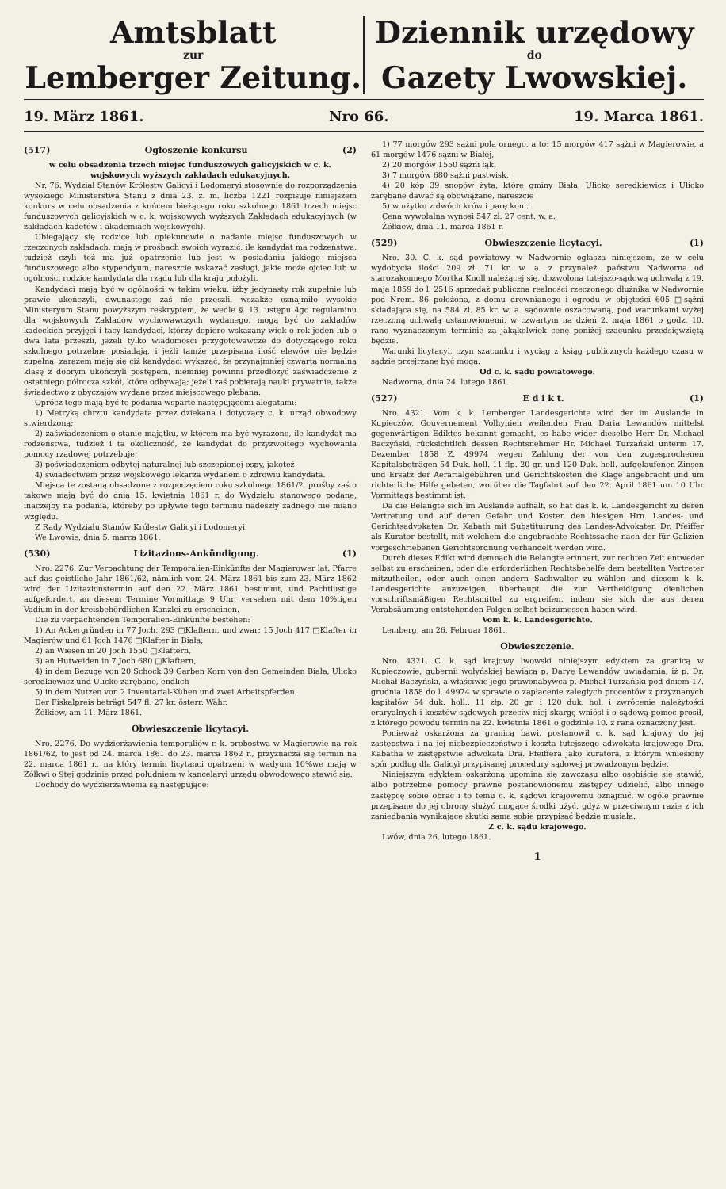Amtsblatt
zur
Lemberger Zeitung.
Dziennik urzędowy
do
Gazety Lwowskiej.
19. März 1861. Nro 66. 19. Marca 1861.
(517) Ogłoszenie konkursu (2)
w celu obsadzenia trzech miejsc funduszowych galicyjskich w c. k. wojskowych wyższych zakładach edukacyjnych.
Nr. 76. Wydział Stanów Królestw Galicyi i Lodomeryi stosownie do rozporządzenia wysokiego Ministerstwa Stanu z dnia 23. z. m. liczba 1221 rozpisuje niniejszem konkurs w celu obsadzenia z końcem bieżącego roku szkolnego 1861 trzech miejsc funduszowych galicyjskich w c. k. wojskowych wyższych Zakładach edukacyjnych (w zakładach kadetów i akademiach wojskowych).
Ubiegający się rodzice lub opiekunowie o nadanie miejsc funduszowych w rzeczonych zakładach, mają w prośbach swoich wyrazić, ile kandydat ma rodzeństwa, tudzież czyli też ma już opatrzenie lub jest w posiadaniu jakiego miejsca funduszowego albo stypendyum, nareszcie wskazać zasługi, jakie może ojciec lub w ogólności rodzice kandydata dla rządu lub dla kraju położyli.
Kandydaci mają być w ogólności w takim wieku, iżby jedynasty rok zupełnie lub prawie ukończyli, dwunastego zaś nie przeszli, wszakże oznajmiło wysokie Ministeryum Stanu powyższym reskryptem, że wedle §. 13. ustępu 4go regulaminu dla wojskowych Zakładów wychowawczych wydanego, mogą być do zakładów kadeckich przyjęci i tacy kandydaci, którzy dopiero wskazany wiek o rok jeden lub o dwa lata przeszli, jeżeli tylko wiadomości przygotowawcze do dotyczącego roku szkolnego potrzebne posiadają, i jeżli tamże przepisana ilość elewów nie będzie zupełną; zarazem mają się ciż kandydaci wykazać, że przynajmniej czwartą normalną klasę z dobrym ukończyli postępem, niemniej powinni przedłożyć zaświadczenie z ostatniego półrocza szkół, które odbywają; jeżeli zaś pobierają nauki prywatnie, także świadectwo z obyczajów wydane przez miejscowego plebana.
Oprócz tego mają być te podania wsparte następującemi alegatami:
1) Metryką chrztu kandydata przez dziekana i dotyczący c. k. urząd obwodowy stwierdzoną;
2) zaświadczeniem o stanie majątku, w którem ma być wyrażono, ile kandydat ma rodzeństwa, tudzież i ta okoliczność, że kandydat do przyzwoitego wychowania pomocy rządowej potrzebuje;
3) poświadczeniem odbytej naturalnej lub szczepionej ospy, jakoteż
4) świadectwem przez wojskowego lekarza wydanem o zdrowiu kandydata.
Miejsca te zostaną obsadzone z rozpoczęciem roku szkolnego 1861/2, prośby zaś o takowe mają być do dnia 15. kwietnia 1861 r. do Wydziału stanowego podane, inaczejby na podania, któreby po upływie tego terminu nadeszły żadnego nie miano względu.
Z Rady Wydziału Stanów Królestw Galicyi i Lodomeryi.
We Lwowie, dnia 5. marca 1861.
(530) Lizitazions-Ankündigung. (1)
Nro. 2276. Zur Verpachtung der Temporalien-Einkünfte der Magierower lat. Pfarre auf das geistliche Jahr 1861/62, nämlich vom 24. März 1861 bis zum 23. März 1862 wird der Lizitazionstermin auf den 22. März 1861 bestimmt, und Pachtlustige aufgefordert, an diesem Termine Vormittags 9 Uhr, versehen mit dem 10%tigen Vadium in der kreisbehördlichen Kanzlei zu erscheinen.
Die zu verpachtenden Temporalien-Einkünfte bestehen:
1) An Ackergründen in 77 Joch, 293 □Klaftern, und zwar: 15 Joch 417 □Klafter in Magierów und 61 Joch 1476 □Klafter in Biała;
2) an Wiesen in 20 Joch 1550 □Klaftern,
3) an Hutweiden in 7 Joch 680 □Klaftern,
4) in dem Bezuge von 20 Schock 39 Garben Korn von den Gemeinden Biała, Ulicko seredkiewicz und Ulicko zarębane, endlich
5) in dem Nutzen von 2 Inventarial-Kühen und zwei Arbeitspferden.
Der Fiskalpreis beträgt 547 fl. 27 kr. österr. Währ.
Żółkiew, am 11. März 1861.
Obwieszczenie licytacyi.
Nro. 2276. Do wydzierżawienia temporaliów r. k. probostwa w Magierowie na rok 1861/62, to jest od 24. marca 1861 do 23. marca 1862 r., przyznacza się termin na 22. marca 1861 r., na który termin licytanci opatrzeni w wadyum 10%we mają w Żółkwi o 9tej godzinie przed południem w kancelaryi urzędu obwodowego stawić się.
Dochody do wydzierżawienia są następujące:
1) 77 morgów 293 sążni pola ornego, a to: 15 morgów 417 sążni w Magierowie, a 61 morgów 1476 sążni w Białej,
2) 20 morgów 1550 sążni łąk,
3) 7 morgów 680 sążni pastwisk,
4) 20 kóp 39 snopów żyta, które gminy Biała, Ulicko seredkiewicz i Ulicko zarębane dawać są obowiązane, nareszcie
5) w użytku z dwóch krów i parę koni.
Cena wywołalna wynosi 547 zł. 27 cent. w. a.
Żółkiew, dnia 11. marca 1861 r.
(529) Obwieszczenie licytacyi. (1)
Nro. 30. C. k. sąd powiatowy w Nadwornie ogłasza niniejszem, że w celu wydobycia ilości 209 zł. 71 kr. w. a. z przynależ. państwu Nadworna od starozakonnego Mortka Knoll należącej się, dozwolona tutejszo-sądową uchwałą z 19. maja 1859 do l. 2516 sprzedaż publiczna realności rzeczonego dłużnika w Nadwornie pod Nrem. 86 położona, z domu drewnianego i ogrodu w objętości 605 □sążni składająca się, na 584 zł. 85 kr. w. a. sądownie oszacowaną, pod warunkami wyżej rzeczoną uchwałą ustanowionemi, w czwartym na dzień 2. maja 1861 o godz. 10. rano wyznaczonym terminie za jakąkolwiek cenę poniżej szacunku przedsięwziętą będzie.
Warunki licytacyi, czyn szacunku i wyciąg z ksiąg publicznych każdego czasu w sądzie przejrzane być mogą.
Od c. k. sądu powiatowego.
Nadworna, dnia 24. lutego 1861.
(527) E d i k t. (1)
Nro. 4321. Vom k. k. Lemberger Landesgerichte wird der im Auslande in Kupieczów, Gouvernement Volhynien weilenden Frau Daria Lewandów mittelst gegenwärtigen Ediktes bekannt gemacht, es habe wider dieselbe Herr Dr. Michael Baczyński, rücksichtlich dessen Rechtsnehmer Hr. Michael Turzański unterm 17. Dezember 1858 Z. 49974 wegen Zahlung der von den zugesprochenen Kapitalsbeträgen 54 Duk. holl. 11 flp. 20 gr. und 120 Duk. holl. aufgelaufenen Zinsen und Ersatz der Aerarialgebühren und Gerichtskosten die Klage angebracht und um richterliche Hilfe gebeten, worüber die Tagfahrt auf den 22. April 1861 um 10 Uhr Vormittags bestimmt ist.
Da die Belangte sich im Auslande aufhält, so hat das k. k. Landesgericht zu deren Vertretung und auf deren Gefahr und Kosten den hiesigen Hrn. Landes- und Gerichtsadvokaten Dr. Kabath mit Substituirung des Landes-Advokaten Dr. Pfeiffer als Kurator bestellt, mit welchem die angebrachte Rechtssache nach der für Galizien vorgeschriebenen Gerichtsordnung verhandelt werden wird.
Durch dieses Edikt wird demnach die Belangte erinnert, zur rechten Zeit entweder selbst zu erscheinen, oder die erforderlichen Rechtsbehelfe dem bestellten Vertreter mitzutheilen, oder auch einen andern Sachwalter zu wählen und diesem k. k. Landesgerichte anzuzeigen, überhaupt die zur Vertheidigung dienlichen vorschriftsmäßigen Rechtsmittel zu ergreifen, indem sie sich die aus deren Verabsäumung entstehenden Folgen selbst beizumessen haben wird.
Vom k. k. Landesgerichte.
Lemberg, am 26. Februar 1861.
Obwieszczenie.
Nro. 4321. C. k. sąd krajowy lwowski niniejszym edyktem za granicą w Kupieczowie, gubernii wołyńskiej bawiącą p. Daryę Lewandów uwiadamia, iż p. Dr. Michał Baczyński, a właściwie jego prawonabywca p. Michał Turzański pod dniem 17. grudnia 1858 do l. 49974 w sprawie o zapłacenie zaległych procentów z przyznanych kapitałów 54 duk. holl., 11 złp. 20 gr. i 120 duk. hol. i zwrócenie należytości eraryalnych i kosztów sądowych przeciw niej skargę wniósł i o sądową pomoc prosił, z którego powodu termin na 22. kwietnia 1861 o godzinie 10. z rana oznaczony jest.
Ponieważ oskarżona za granicą bawi, postanowił c. k. sąd krajowy do jej zastępstwa i na jej niebezpieczeństwo i koszta tutejszego adwokata krajowego Dra. Kabatha w zastępstwie adwokata Dra. Pfeiffera jako kuratora, z którym wniesiony spór podług dla Galicyi przypisanej procedury sądowej prowadzonym będzie.
Niniejszym edyktem oskarżoną upomina się zawczasu albo osobiście się stawić, albo potrzebne pomocy prawne postanowionemu zastępcy udzielić, albo innego zastępcę sobie obrać i to temu c. k. sądowi krajowemu oznajmić, w ogóle prawnie przepisane do jej obrony służyć mogące środki użyć, gdyż w przeciwnym razie z ich zaniedbania wynikające skutki sama sobie przypisać będzie musiała.
Z c. k. sądu krajowego.
Lwów, dnia 26. lutego 1861.
1